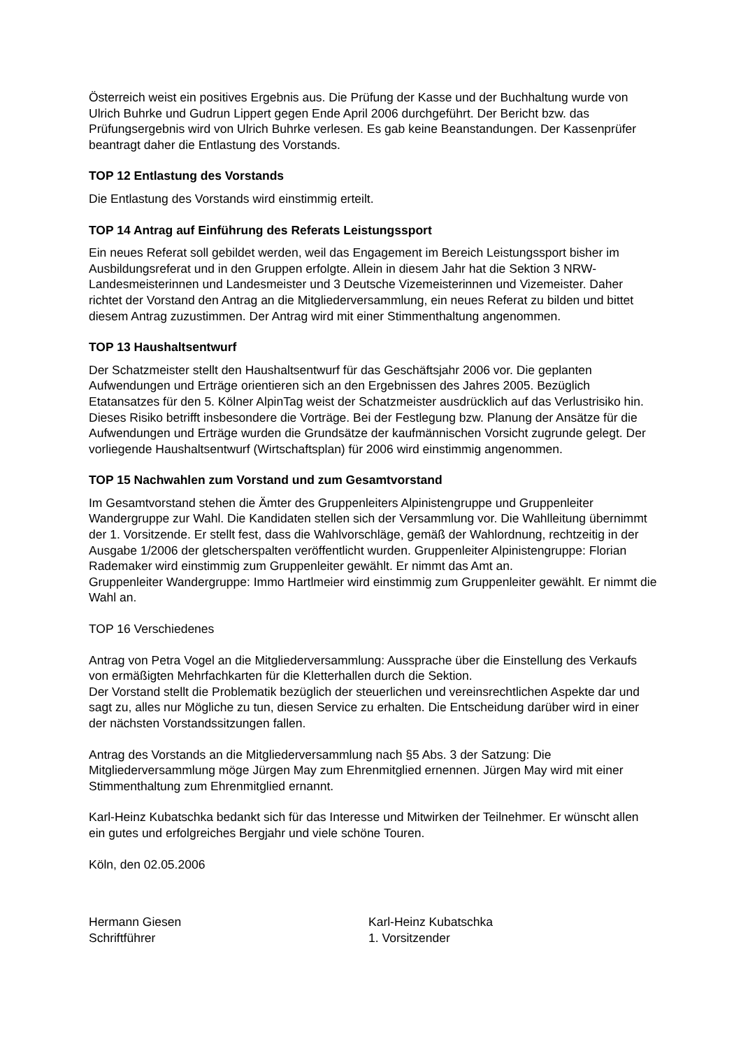Österreich weist ein positives Ergebnis aus. Die Prüfung der Kasse und der Buchhaltung wurde von Ulrich Buhrke und Gudrun Lippert gegen Ende April 2006 durchgeführt. Der Bericht bzw. das Prüfungsergebnis wird von Ulrich Buhrke verlesen. Es gab keine Beanstandungen. Der Kassenprüfer beantragt daher die Entlastung des Vorstands.
TOP 12 Entlastung des Vorstands
Die Entlastung des Vorstands wird einstimmig erteilt.
TOP 14 Antrag auf Einführung des Referats Leistungssport
Ein neues Referat soll gebildet werden, weil das Engagement im Bereich Leistungssport bisher im Ausbildungsreferat und in den Gruppen erfolgte. Allein in diesem Jahr hat die Sektion 3 NRW-Landesmeisterinnen und Landesmeister und 3 Deutsche Vizemeisterinnen und Vizemeister. Daher richtet der Vorstand den Antrag an die Mitgliederversammlung, ein neues Referat zu bilden und bittet diesem Antrag zuzustimmen. Der Antrag wird mit einer Stimmenthaltung angenommen.
TOP 13 Haushaltsentwurf
Der Schatzmeister stellt den Haushaltsentwurf für das Geschäftsjahr 2006 vor. Die geplanten Aufwendungen und Erträge orientieren sich an den Ergebnissen des Jahres 2005. Bezüglich Etatansatzes für den 5. Kölner AlpinTag weist der Schatzmeister ausdrücklich auf das Verlustrisiko hin. Dieses Risiko betrifft insbesondere die Vorträge. Bei der Festlegung bzw. Planung der Ansätze für die Aufwendungen und Erträge wurden die Grundsätze der kaufmännischen Vorsicht zugrunde gelegt. Der vorliegende Haushaltsentwurf (Wirtschaftsplan) für 2006 wird einstimmig angenommen.
TOP 15 Nachwahlen zum Vorstand und zum Gesamtvorstand
Im Gesamtvorstand stehen die Ämter des Gruppenleiters Alpinistengruppe und Gruppenleiter Wandergruppe zur Wahl. Die Kandidaten stellen sich der Versammlung vor. Die Wahlleitung übernimmt der 1. Vorsitzende. Er stellt fest, dass die Wahlvorschläge, gemäß der Wahlordnung, rechtzeitig in der Ausgabe 1/2006 der gletscherspalten veröffentlicht wurden. Gruppenleiter Alpinistengruppe: Florian Rademaker wird einstimmig zum Gruppenleiter gewählt. Er nimmt das Amt an.
Gruppenleiter Wandergruppe: Immo Hartlmeier wird einstimmig zum Gruppenleiter gewählt. Er nimmt die Wahl an.
TOP 16 Verschiedenes
Antrag von Petra Vogel an die Mitgliederversammlung: Aussprache über die Einstellung des Verkaufs von ermäßigten Mehrfachkarten für die Kletterhallen durch die Sektion.
Der Vorstand stellt die Problematik bezüglich der steuerlichen und vereinsrechtlichen Aspekte dar und sagt zu, alles nur Mögliche zu tun, diesen Service zu erhalten. Die Entscheidung darüber wird in einer der nächsten Vorstandssitzungen fallen.
Antrag des Vorstands an die Mitgliederversammlung nach §5 Abs. 3 der Satzung: Die Mitgliederversammlung möge Jürgen May zum Ehrenmitglied ernennen. Jürgen May wird mit einer Stimmenthaltung zum Ehrenmitglied ernannt.
Karl-Heinz Kubatschka bedankt sich für das Interesse und Mitwirken der Teilnehmer. Er wünscht allen ein gutes und erfolgreiches Bergjahr und viele schöne Touren.
Köln, den 02.05.2006
Hermann Giesen
Schriftführer
Karl-Heinz Kubatschka
1. Vorsitzender